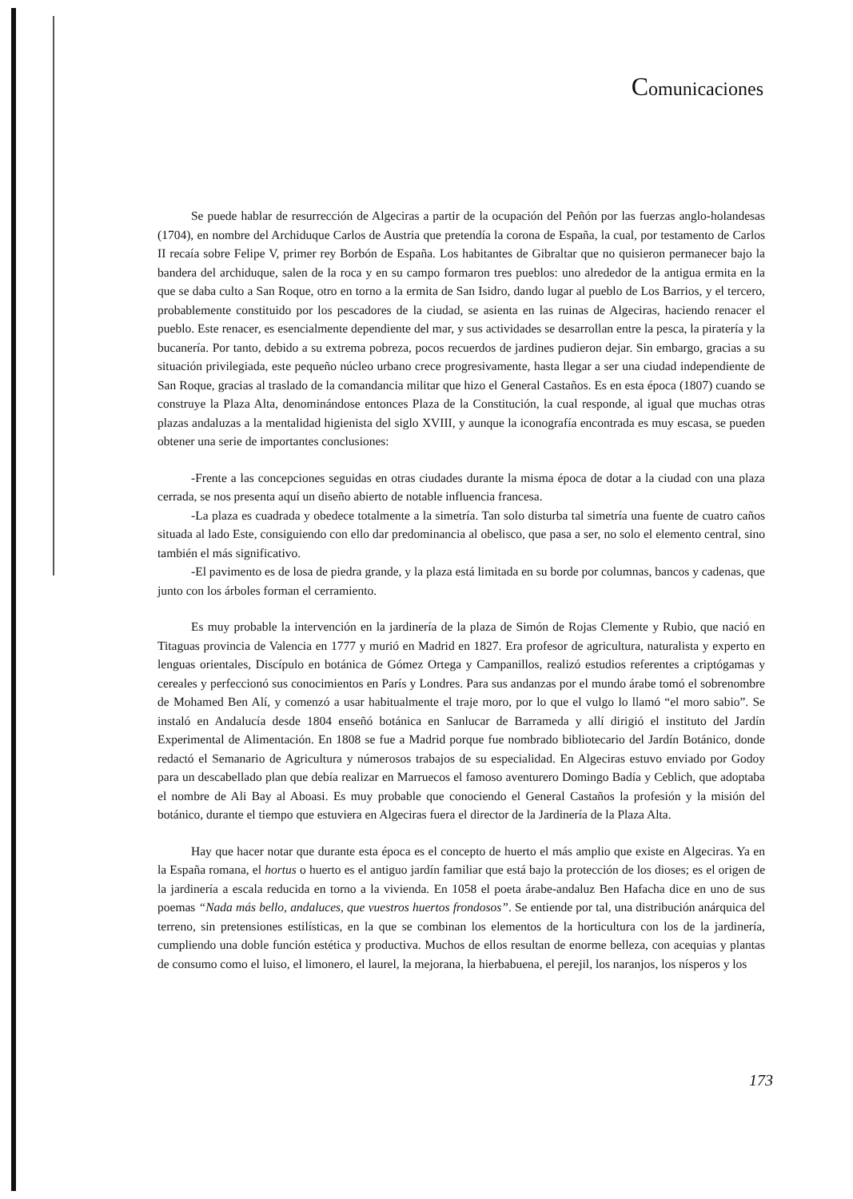Comunicaciones
Se puede hablar de resurrección de Algeciras a partir de la ocupación del Peñón por las fuerzas anglo-holandesas (1704), en nombre del Archiduque Carlos de Austria que pretendía la corona de España, la cual, por testamento de Carlos II recaía sobre Felipe V, primer rey Borbón de España. Los habitantes de Gibraltar que no quisieron permanecer bajo la bandera del archiduque, salen de la roca y en su campo formaron tres pueblos: uno alrededor de la antigua ermita en la que se daba culto a San Roque, otro en torno a la ermita de San Isidro, dando lugar al pueblo de Los Barrios, y el tercero, probablemente constituido por los pescadores de la ciudad, se asienta en las ruinas de Algeciras, haciendo renacer el pueblo. Este renacer, es esencialmente dependiente del mar, y sus actividades se desarrollan entre la pesca, la piratería y la bucanería. Por tanto, debido a su extrema pobreza, pocos recuerdos de jardines pudieron dejar. Sin embargo, gracias a su situación privilegiada, este pequeño núcleo urbano crece progresivamente, hasta llegar a ser una ciudad independiente de San Roque, gracias al traslado de la comandancia militar que hizo el General Castaños. Es en esta época (1807) cuando se construye la Plaza Alta, denominándose entonces Plaza de la Constitución, la cual responde, al igual que muchas otras plazas andaluzas a la mentalidad higienista del siglo XVIII, y aunque la iconografía encontrada es muy escasa, se pueden obtener una serie de importantes conclusiones:
-Frente a las concepciones seguidas en otras ciudades durante la misma época de dotar a la ciudad con una plaza cerrada, se nos presenta aquí un diseño abierto de notable influencia francesa.
-La plaza es cuadrada y obedece totalmente a la simetría. Tan solo disturba tal simetría una fuente de cuatro caños situada al lado Este, consiguiendo con ello dar predominancia al obelisco, que pasa a ser, no solo el elemento central, sino también el más significativo.
-El pavimento es de losa de piedra grande, y la plaza está limitada en su borde por columnas, bancos y cadenas, que junto con los árboles forman el cerramiento.
Es muy probable la intervención en la jardinería de la plaza de Simón de Rojas Clemente y Rubio, que nació en Titaguas provincia de Valencia en 1777 y murió en Madrid en 1827. Era profesor de agricultura, naturalista y experto en lenguas orientales, Discípulo en botánica de Gómez Ortega y Campanillos, realizó estudios referentes a criptógamas y cereales y perfeccionó sus conocimientos en París y Londres. Para sus andanzas por el mundo árabe tomó el sobrenombre de Mohamed Ben Alí, y comenzó a usar habitualmente el traje moro, por lo que el vulgo lo llamó “el moro sabio”. Se instaló en Andalucía desde 1804 enseñó botánica en Sanlucar de Barrameda y allí dirigió el instituto del Jardín Experimental de Alimentación. En 1808 se fue a Madrid porque fue nombrado bibliotecario del Jardín Botánico, donde redactó el Semanario de Agricultura y númerosos trabajos de su especialidad. En Algeciras estuvo enviado por Godoy para un descabellado plan que debía realizar en Marruecos el famoso aventurero Domingo Badía y Ceblich, que adoptaba el nombre de Ali Bay al Aboasi. Es muy probable que conociendo el General Castaños la profesión y la misión del botánico, durante el tiempo que estuviera en Algeciras fuera el director de la Jardinería de la Plaza Alta.
Hay que hacer notar que durante esta época es el concepto de huerto el más amplio que existe en Algeciras. Ya en la España romana, el hortus o huerto es el antiguo jardín familiar que está bajo la protección de los dioses; es el origen de la jardinería a escala reducida en torno a la vivienda. En 1058 el poeta árabe-andaluz Ben Hafacha dice en uno de sus poemas “Nada más bello, andaluces, que vuestros huertos frondosos”. Se entiende por tal, una distribución anárquica del terreno, sin pretensiones estilísticas, en la que se combinan los elementos de la horticultura con los de la jardinería, cumpliendo una doble función estética y productiva. Muchos de ellos resultan de enorme belleza, con acequias y plantas de consumo como el luiso, el limonero, el laurel, la mejorana, la hierbabuena, el perejil, los naranjos, los nísperos y los
173